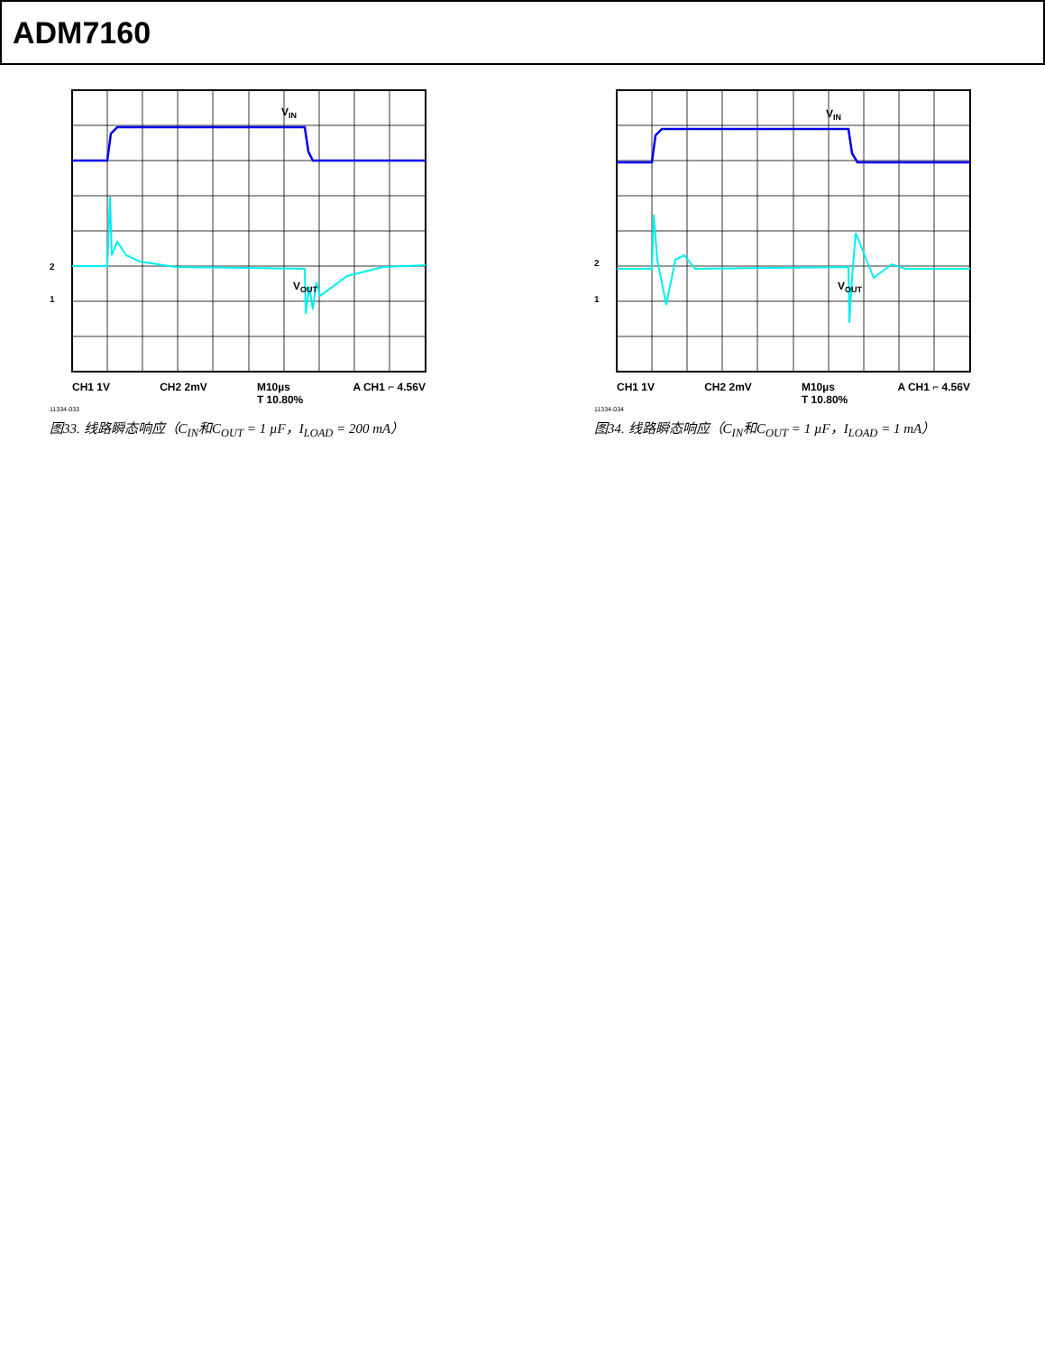ADM7160
VIN
VOUT
2
1
CH1 1V CH2 2mV M10µs
T 10.80% A CH1 ⌐ 4.56V
11334-033
图33. 线路瞬态响应（C<sub>IN</sub>和C<sub>OUT</sub> = 1 µF，I<sub>LOAD</sub> = 200 mA）
VIN
VOUT
2
1
CH1 1V CH2 2mV M10µs
T 10.80% A CH1 ⌐ 4.56V
11334-034
图34. 线路瞬态响应（C<sub>IN</sub>和C<sub>OUT</sub> = 1 µF，I<sub>LOAD</sub> = 1 mA）